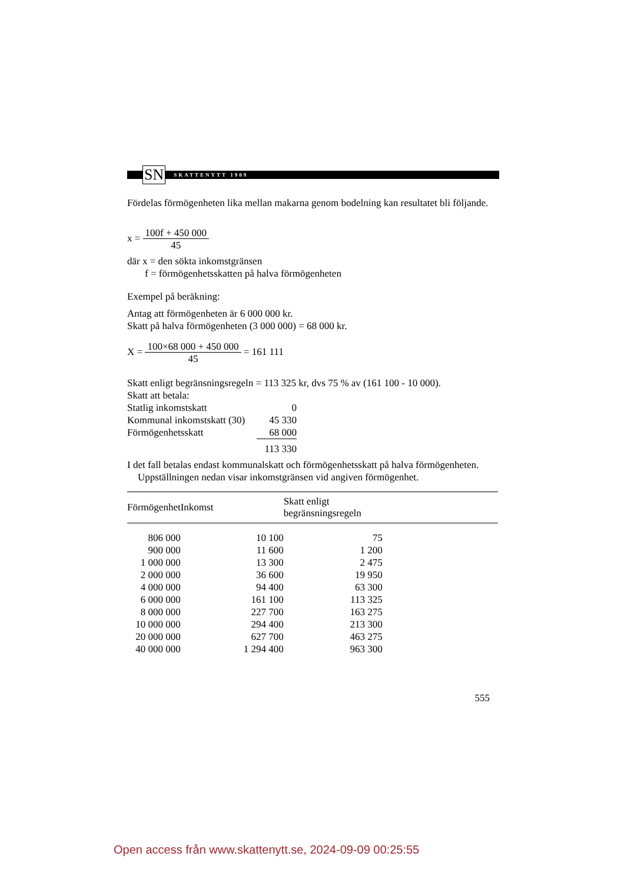SN
SKATTENYTT 1989
Fördelas förmögenheten lika mellan makarna genom bodelning kan resultatet bli följande.
x = 100f + 450 000
45
där x = den sökta inkomstgränsen
f = förmögenhetsskatten på halva förmögenheten
Exempel på beräkning:
Antag att förmögenheten är 6 000 000 kr.
Skatt på halva förmögenheten (3 000 000) = 68 000 kr.
X = 100×68 000 + 450 000
45 = 161 111
Skatt enligt begränsningsregeln = 113 325 kr, dvs 75 % av (161 100 - 10 000).
Skatt att betala:
| Statlig inkomstskatt | 0 |
| Kommunal inkomstskatt (30) | 45 330 |
| Förmögenhetsskatt | 68 000 |
| | 113 330 |
I det fall betalas endast kommunalskatt och förmögenhetsskatt på halva förmögenheten.
Uppställningen nedan visar inkomstgränsen vid angiven förmögenhet.
| Förmögenhet | Inkomst | Skatt enligt begränsningsregeln | |
| --- | --- | --- | --- |
| 806 000 | 10 100 | 75 | |
| 900 000 | 11 600 | 1 200 | |
| 1 000 000 | 13 300 | 2 475 | |
| 2 000 000 | 36 600 | 19 950 | |
| 4 000 000 | 94 400 | 63 300 | |
| 6 000 000 | 161 100 | 113 325 | |
| 8 000 000 | 227 700 | 163 275 | |
| 10 000 000 | 294 400 | 213 300 | |
| 20 000 000 | 627 700 | 463 275 | |
| 40 000 000 | 1 294 400 | 963 300 | |
555
Open access från www.skattenytt.se, 2024-09-09 00:25:55